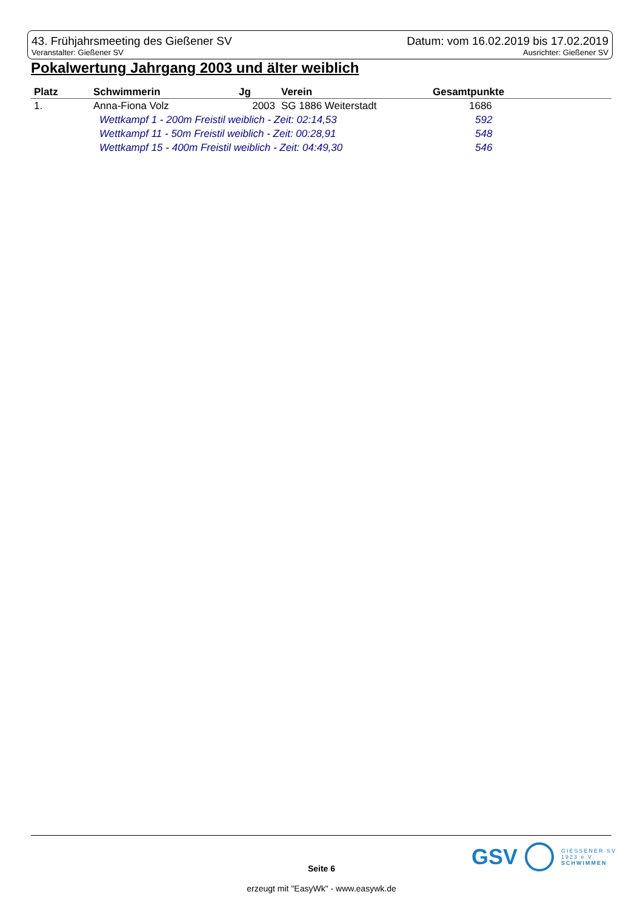43. Frühjahrsmeeting des Gießener SV Datum: vom 16.02.2019 bis 17.02.2019
Veranstalter: Gießener SV Ausrichter: Gießener SV
Pokalwertung Jahrgang 2003 und älter weiblich
| Platz | Schwimmerin | Jg | Verein | Gesamtpunkte |
| --- | --- | --- | --- | --- |
| 1. | Anna-Fiona Volz | 2003 | SG 1886 Weiterstadt | 1686 |
| | Wettkampf 1 - 200m Freistil weiblich - Zeit: 02:14,53 | | | 592 |
| | Wettkampf 11 - 50m Freistil weiblich - Zeit: 00:28,91 | | | 548 |
| | Wettkampf 15 - 400m Freistil weiblich - Zeit: 04:49,30 | | | 546 |
GSV GIESSENER SV
1923 e.V.
SCHWIMMEN
Seite 6
erzeugt mit "EasyWk" - www.easywk.de